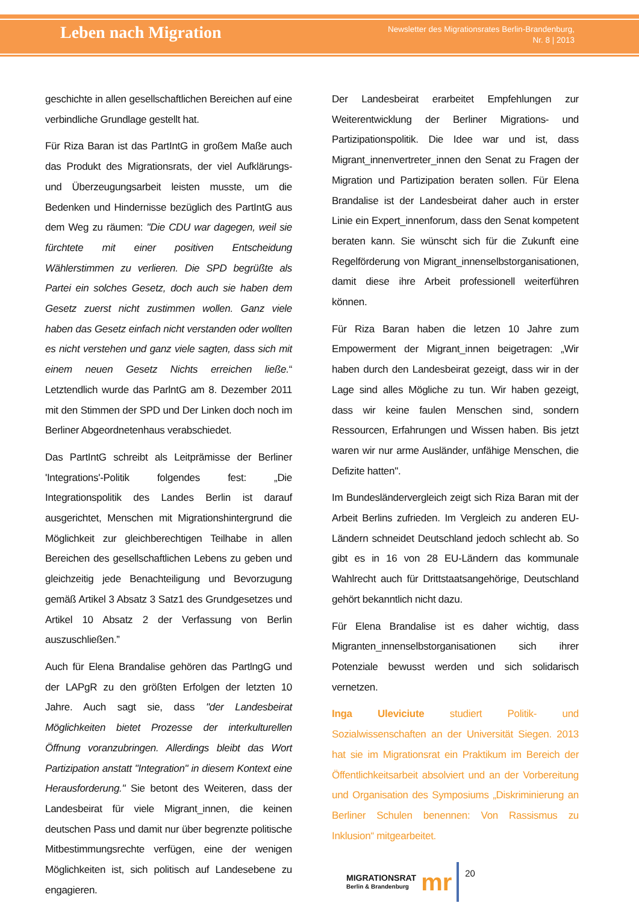Leben nach Migration
Newsletter des Migrationsrates Berlin-Brandenburg,
Nr. 8 | 2013
geschichte in allen gesellschaftlichen Bereichen auf eine verbindliche Grundlage gestellt hat.
Für Riza Baran ist das PartIntG in großem Maße auch das Produkt des Migrationsrats, der viel Aufklärungs- und Überzeugungsarbeit leisten musste, um die Bedenken und Hindernisse bezüglich des PartIntG aus dem Weg zu räumen: "Die CDU war dagegen, weil sie fürchtete mit einer positiven Entscheidung Wählerstimmen zu verlieren. Die SPD begrüßte als Partei ein solches Gesetz, doch auch sie haben dem Gesetz zuerst nicht zustimmen wollen. Ganz viele haben das Gesetz einfach nicht verstanden oder wollten es nicht verstehen und ganz viele sagten, dass sich mit einem neuen Gesetz Nichts erreichen ließe.“ Letztendlich wurde das ParlntG am 8. Dezember 2011 mit den Stimmen der SPD und Der Linken doch noch im Berliner Abgeordnetenhaus verabschiedet.
Das PartIntG schreibt als Leitprämisse der Berliner 'Integrations'-Politik folgendes fest: „Die Integrationspolitik des Landes Berlin ist darauf ausgerichtet, Menschen mit Migrationshintergrund die Möglichkeit zur gleichberechtigen Teilhabe in allen Bereichen des gesellschaftlichen Lebens zu geben und gleichzeitig jede Benachteiligung und Bevorzugung gemäß Artikel 3 Absatz 3 Satz1 des Grundgesetzes und Artikel 10 Absatz 2 der Verfassung von Berlin auszuschließen.”
Auch für Elena Brandalise gehören das PartlngG und der LAPgR zu den größten Erfolgen der letzten 10 Jahre. Auch sagt sie, dass "der Landesbeirat Möglichkeiten bietet Prozesse der interkulturellen Öffnung voranzubringen. Allerdings bleibt das Wort Partizipation anstatt "Integration" in diesem Kontext eine Herausforderung." Sie betont des Weiteren, dass der Landesbeirat für viele Migrant_innen, die keinen deutschen Pass und damit nur über begrenzte politische Mitbestimmungsrechte verfügen, eine der wenigen Möglichkeiten ist, sich politisch auf Landesebene zu engagieren.
Der Landesbeirat erarbeitet Empfehlungen zur Weiterentwicklung der Berliner Migrations- und Partizipationspolitik. Die Idee war und ist, dass Migrant_innenvertreter_innen den Senat zu Fragen der Migration und Partizipation beraten sollen. Für Elena Brandalise ist der Landesbeirat daher auch in erster Linie ein Expert_innenforum, dass den Senat kompetent beraten kann. Sie wünscht sich für die Zukunft eine Regelförderung von Migrant_innenselbstorganisationen, damit diese ihre Arbeit professionell weiterführen können.
Für Riza Baran haben die letzen 10 Jahre zum Empowerment der Migrant_innen beigetragen: „Wir haben durch den Landesbeirat gezeigt, dass wir in der Lage sind alles Mögliche zu tun. Wir haben gezeigt, dass wir keine faulen Menschen sind, sondern Ressourcen, Erfahrungen und Wissen haben. Bis jetzt waren wir nur arme Ausländer, unfähige Menschen, die Defizite hatten".
Im Bundesländervergleich zeigt sich Riza Baran mit der Arbeit Berlins zufrieden. Im Vergleich zu anderen EU-Ländern schneidet Deutschland jedoch schlecht ab. So gibt es in 16 von 28 EU-Ländern das kommunale Wahlrecht auch für Drittstaatsangehörige, Deutschland gehört bekanntlich nicht dazu.
Für Elena Brandalise ist es daher wichtig, dass Migranten_innenselbstorganisationen sich ihrer Potenziale bewusst werden und sich solidarisch vernetzen.
Inga Uleviciute studiert Politik- und Sozialwissenschaften an der Universität Siegen. 2013 hat sie im Migrationsrat ein Praktikum im Bereich der Öffentlichkeitsarbeit absolviert und an der Vorbereitung und Organisation des Symposiums „Diskriminierung an Berliner Schulen benennen: Von Rassismus zu Inklusion“ mitgearbeitet.
MIGRATIONSRAT
Berlin & Brandenburg
mr
20